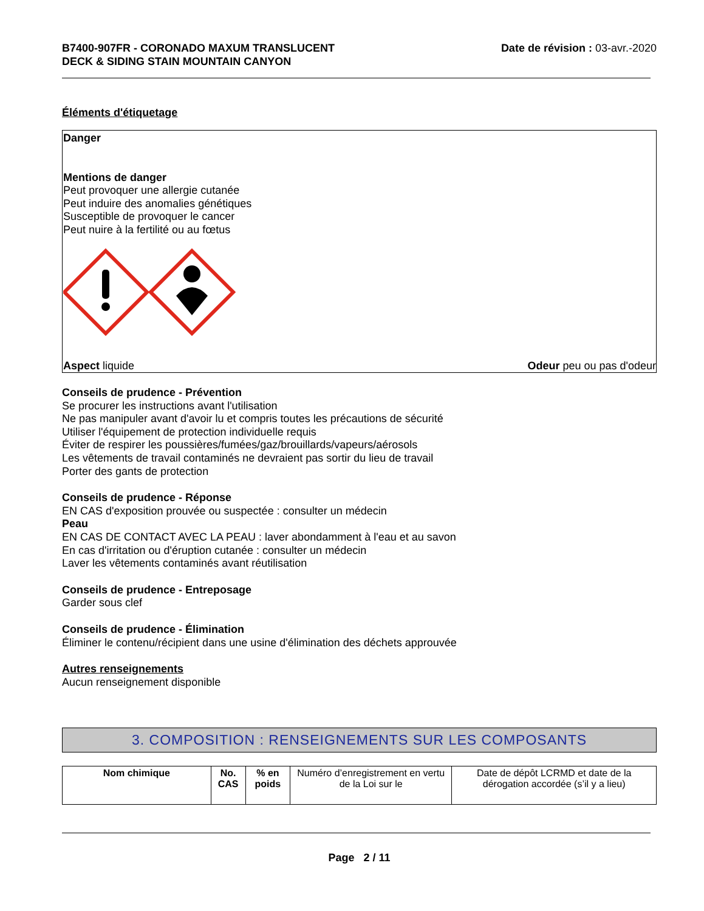B7400-907FR - CORONADO MAXUM TRANSLUCENT
DECK & SIDING STAIN MOUNTAIN CANYON
Date de révision : 03-avr.-2020
Éléments d'étiquetage
Danger
Mentions de danger
Peut provoquer une allergie cutanée
Peut induire des anomalies génétiques
Susceptible de provoquer le cancer
Peut nuire à la fertilité ou au fœtus
Aspect liquide Odeur peu ou pas d'odeur
Conseils de prudence - Prévention
Se procurer les instructions avant l'utilisation
Ne pas manipuler avant d'avoir lu et compris toutes les précautions de sécurité
Utiliser l'équipement de protection individuelle requis
Éviter de respirer les poussières/fumées/gaz/brouillards/vapeurs/aérosols
Les vêtements de travail contaminés ne devraient pas sortir du lieu de travail
Porter des gants de protection
Conseils de prudence - Réponse
EN CAS d'exposition prouvée ou suspectée : consulter un médecin
Peau
EN CAS DE CONTACT AVEC LA PEAU : laver abondamment à l'eau et au savon
En cas d'irritation ou d'éruption cutanée : consulter un médecin
Laver les vêtements contaminés avant réutilisation
Conseils de prudence - Entreposage
Garder sous clef
Conseils de prudence - Élimination
Éliminer le contenu/récipient dans une usine d'élimination des déchets approuvée
Autres renseignements
Aucun renseignement disponible
3. COMPOSITION : RENSEIGNEMENTS SUR LES COMPOSANTS
| Nom chimique | No. CAS | % en poids | Numéro d’enregistrement en vertu de la Loi sur le | Date de dépôt LCRMD et date de la dérogation accordée (s’il y a lieu) |
Page 2 / 11